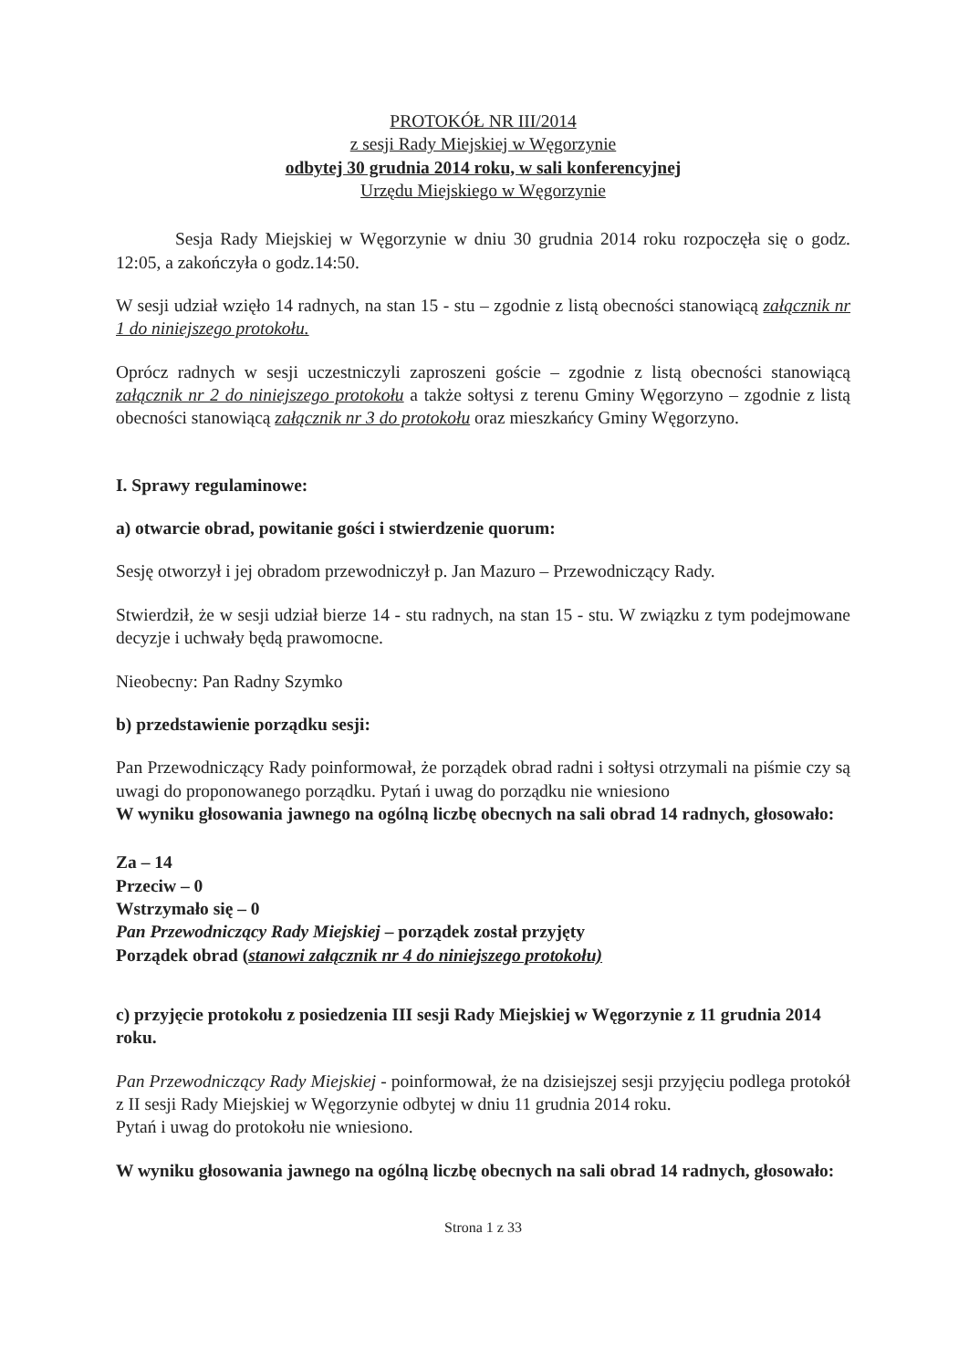PROTOKÓŁ NR III/2014
z sesji Rady Miejskiej w Węgorzynie
odbytej 30 grudnia 2014 roku, w sali konferencyjnej
Urzędu Miejskiego w Węgorzynie
Sesja Rady Miejskiej w Węgorzynie w dniu 30 grudnia 2014 roku rozpoczęła się o godz. 12:05, a zakończyła o godz.14:50.
W sesji udział wzięło 14 radnych, na stan 15 - stu – zgodnie z listą obecności stanowiącą załącznik nr 1 do niniejszego protokołu.
Oprócz radnych w sesji uczestniczyli zaproszeni goście – zgodnie z listą obecności stanowiącą załącznik nr 2 do niniejszego protokołu a także sołtysi z terenu Gminy Węgorzyno – zgodnie z listą obecności stanowiącą załącznik nr 3 do protokołu oraz mieszkańcy Gminy Węgorzyno.
I. Sprawy regulaminowe:
a) otwarcie obrad, powitanie gości i stwierdzenie quorum:
Sesję otworzył i jej obradom przewodniczył p. Jan Mazuro – Przewodniczący Rady.
Stwierdził, że w sesji udział bierze 14 - stu radnych, na stan 15 - stu. W związku z tym podejmowane decyzje i uchwały będą prawomocne.
Nieobecny: Pan Radny Szymko
b) przedstawienie porządku sesji:
Pan Przewodniczący Rady poinformował, że porządek obrad radni i sołtysi otrzymali na piśmie czy są uwagi do proponowanego porządku. Pytań i uwag do porządku nie wniesiono
W wyniku głosowania jawnego na ogólną liczbę obecnych na sali obrad 14 radnych, głosowało:
Za – 14
Przeciw – 0
Wstrzymało się – 0
Pan Przewodniczący Rady Miejskiej – porządek został przyjęty
Porządek obrad (stanowi załącznik nr 4 do niniejszego protokołu)
c) przyjęcie protokołu z posiedzenia III sesji Rady Miejskiej w Węgorzynie z 11 grudnia 2014 roku.
Pan Przewodniczący Rady Miejskiej - poinformował, że na dzisiejszej sesji przyjęciu podlega protokół z II sesji Rady Miejskiej w Węgorzynie odbytej w dniu 11 grudnia 2014 roku.
Pytań i uwag do protokołu nie wniesiono.
W wyniku głosowania jawnego na ogólną liczbę obecnych na sali obrad 14 radnych, głosowało:
Strona 1 z 33